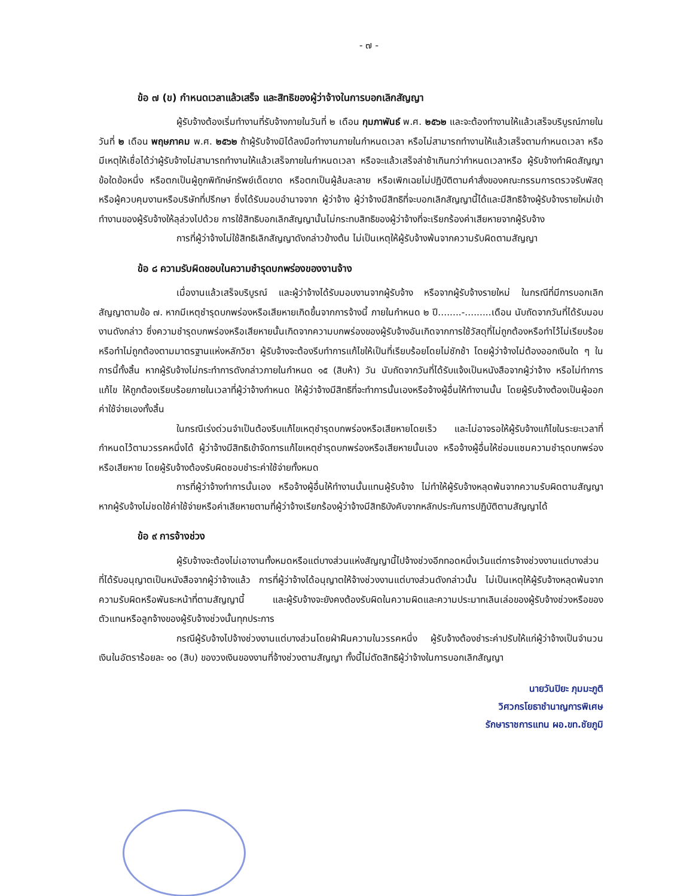- ๗ -
ข้อ ๗ (ข) กำหนดเวลาแล้วเสร็จ และสิทธิของผู้ว่าจ้างในการบอกเลิกสัญญา
ผู้รับจ้างต้องเริ่มทำงานที่รับจ้างภายในวันที่ ๒ เดือน กุมภาพันธ์ พ.ศ. ๒๕๖๒ และจะต้องทำงานให้แล้วเสร็จบริบูรณ์ภายในวันที่ ๒ เดือน พฤษภาคม พ.ศ. ๒๕๖๒ ถ้าผู้รับจ้างมิได้ลงมือทำงานภายในกำหนดเวลา หรือไม่สามารถทำงานให้แล้วเสร็จตามกำหนดเวลา หรือมีเหตุให้เชื่อได้ว่าผู้รับจ้างไม่สามารถทำงานให้แล้วเสร็จภายในกำหนดเวลา หรือจะแล้วเสร็จล่าช้าเกินกว่ากำหนดเวลาหรือ ผู้รับจ้างทำผิดสัญญาข้อใดข้อหนึ่ง หรือตกเป็นผู้ถูกพิทักษ์ทรัพย์เด็ดขาด หรือตกเป็นผู้ล้มละลาย หรือเพิกเฉยไม่ปฏิบัติตามคำสั่งของคณะกรรมการตรวจรับพัสดุหรือผู้ควบคุมงานหรือบริษัทที่ปรึกษา ซึ่งได้รับมอบอำนาจจาก ผู้ว่าจ้าง ผู้ว่าจ้างมีสิทธิที่จะบอกเลิกสัญญานี้ได้และมีสิทธิจ้างผู้รับจ้างรายใหม่เข้าทำงานของผู้รับจ้างให้ลุล่วงไปด้วย การใช้สิทธิบอกเลิกสัญญานั้นไม่กระทบสิทธิของผู้ว่าจ้างที่จะเรียกร้องค่าเสียหายจากผู้รับจ้าง
การที่ผู้ว่าจ้างไม่ใช้สิทธิเลิกสัญญาดังกล่าวข้างต้น ไม่เป็นเหตุให้ผู้รับจ้างพ้นจากความรับผิดตามสัญญา
ข้อ ๘ ความรับผิดชอบในความชำรุดบกพร่องของงานจ้าง
เมื่องานแล้วเสร็จบริบูรณ์ และผู้ว่าจ้างได้รับมอบงานจากผู้รับจ้าง หรือจากผู้รับจ้างรายใหม่ ในกรณีที่มีการบอกเลิกสัญญาตามข้อ ๗. หากมีเหตุชำรุดบกพร่องหรือเสียหายเกิดขึ้นจากการจ้างนี้ ภายในกำหนด ๒ ปี........-.........เดือน นับถัดจากวันที่ได้รับมอบงานดังกล่าว ซึ่งความชำรุดบกพร่องหรือเสียหายนั้นเกิดจากความบกพร่องของผู้รับจ้างอันเกิดจากการใช้วัสดุที่ไม่ถูกต้องหรือทำไว้ไม่เรียบร้อย หรือทำไม่ถูกต้องตามมาตรฐานแห่งหลักวิชา ผู้รับจ้างจะต้องรีบทำการแก้ไขให้เป็นที่เรียบร้อยโดยไม่ชักช้า โดยผู้ว่าจ้างไม่ต้องออกเงินใด ๆ ในการนี้ทั้งสิ้น หากผู้รับจ้างไม่กระทำการดังกล่าวภายในกำหนด ๑๕ (สิบห้า) วัน นับถัดจากวันที่ได้รับแจ้งเป็นหนังสือจากผู้ว่าจ้าง หรือไม่ทำการแก้ไข ให้ถูกต้องเรียบร้อยภายในเวลาที่ผู้ว่าจ้างกำหนด ให้ผู้ว่าจ้างมีสิทธิที่จะทำการนั้นเองหรือจ้างผู้อื่นให้ทำงานนั้น โดยผู้รับจ้างต้องเป็นผู้ออกค่าใช้จ่ายเองทั้งสิ้น
ในกรณีเร่งด่วนจำเป็นต้องรีบแก้ไขเหตุชำรุดบกพร่องหรือเสียหายโดยเร็ว และไม่อาจรอให้ผู้รับจ้างแก้ไขในระยะเวลาที่กำหนดไว้ตามวรรคหนึ่งได้ ผู้ว่าจ้างมีสิทธิเข้าจัดการแก้ไขเหตุชำรุดบกพร่องหรือเสียหายนั้นเอง หรือจ้างผู้อื่นให้ซ่อมแซมความชำรุดบกพร่องหรือเสียหาย โดยผู้รับจ้างต้องรับผิดชอบชำระค่าใช้จ่ายทั้งหมด
การที่ผู้ว่าจ้างทำการนั้นเอง หรือจ้างผู้อื่นให้ทำงานนั้นแทนผู้รับจ้าง ไม่ทำให้ผู้รับจ้างหลุดพ้นจากความรับผิดตามสัญญา หากผู้รับจ้างไม่ชดใช้ค่าใช้จ่ายหรือค่าเสียหายตามที่ผู้ว่าจ้างเรียกร้องผู้ว่าจ้างมีสิทธิบังคับจากหลักประกันการปฏิบัติตามสัญญาได้
ข้อ ๙ การจ้างช่วง
ผู้รับจ้างจะต้องไม่เอางานทั้งหมดหรือแต่บางส่วนแห่งสัญญานี้ไปจ้างช่วงอีกทอดหนึ่งเว้นแต่การจ้างช่วงงานแต่บางส่วนที่ได้รับอนุญาตเป็นหนังสือจากผู้ว่าจ้างแล้ว การที่ผู้ว่าจ้างได้อนุญาตให้จ้างช่วงงานแต่บางส่วนดังกล่าวนั้น ไม่เป็นเหตุให้ผู้รับจ้างหลุดพ้นจากความรับผิดหรือพันธะหน้าที่ตามสัญญานี้ และผู้รับจ้างจะยังคงต้องรับผิดในความผิดและความประมาทเลินเล่อของผู้รับจ้างช่วงหรือของตัวแทนหรือลูกจ้างของผู้รับจ้างช่วงนั้นทุกประการ
กรณีผู้รับจ้างไปจ้างช่วงงานแต่บางส่วนโดยฝ่าฝืนความในวรรคหนึ่ง ผู้รับจ้างต้องชำระค่าปรับให้แก่ผู้ว่าจ้างเป็นจำนวนเงินในอัตราร้อยละ ๑๐ (สิบ) ของวงเงินของงานที่จ้างช่วงตามสัญญา ทั้งนี้ไม่ตัดสิทธิผู้ว่าจ้างในการบอกเลิกสัญญา
นายวันปิยะ ภุมมะภูติ
วิศวกรโยธาชำนาญการพิเศษ
รักษาราชการแทน ผอ.ขท.ชัยภูมิ